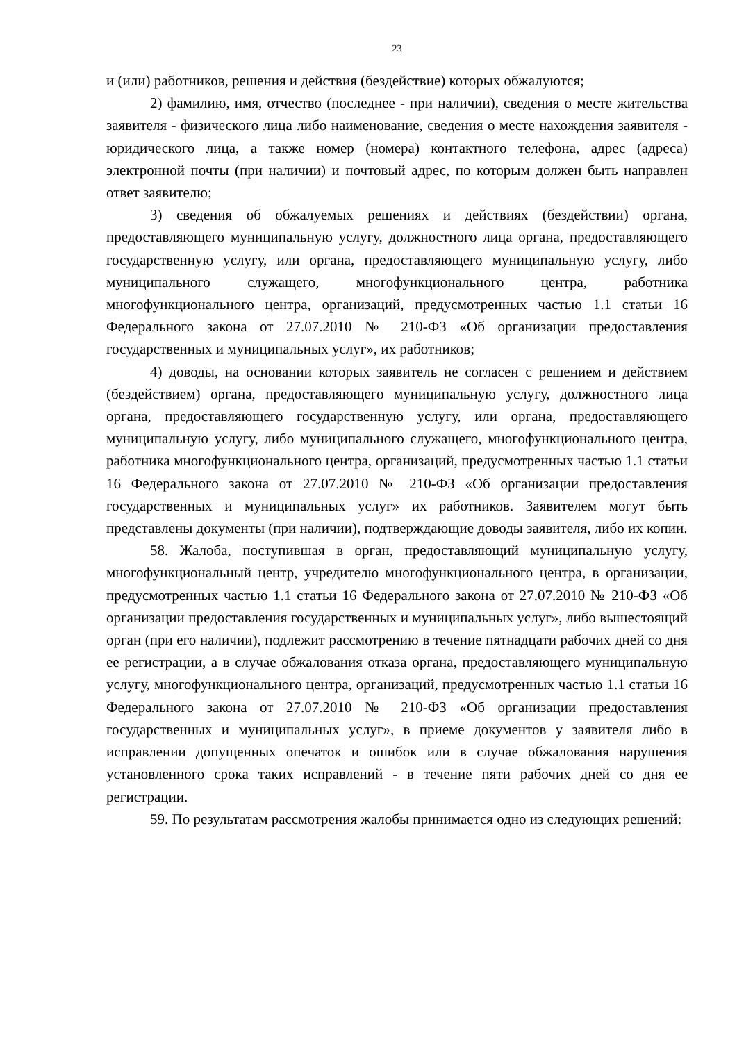23
и (или) работников, решения и действия (бездействие) которых обжалуются;
2) фамилию, имя, отчество (последнее - при наличии), сведения о месте жительства заявителя - физического лица либо наименование, сведения о месте нахождения заявителя - юридического лица, а также номер (номера) контактного телефона, адрес (адреса) электронной почты (при наличии) и почтовый адрес, по которым должен быть направлен ответ заявителю;
3) сведения об обжалуемых решениях и действиях (бездействии) органа, предоставляющего муниципальную услугу, должностного лица органа, предоставляющего государственную услугу, или органа, предоставляющего муниципальную услугу, либо муниципального служащего, многофункционального центра, работника многофункционального центра, организаций, предусмотренных частью 1.1 статьи 16 Федерального закона от 27.07.2010 № 210-ФЗ «Об организации предоставления государственных и муниципальных услуг», их работников;
4) доводы, на основании которых заявитель не согласен с решением и действием (бездействием) органа, предоставляющего муниципальную услугу, должностного лица органа, предоставляющего государственную услугу, или органа, предоставляющего муниципальную услугу, либо муниципального служащего, многофункционального центра, работника многофункционального центра, организаций, предусмотренных частью 1.1 статьи 16 Федерального закона от 27.07.2010 № 210-ФЗ «Об организации предоставления государственных и муниципальных услуг» их работников. Заявителем могут быть представлены документы (при наличии), подтверждающие доводы заявителя, либо их копии.
58. Жалоба, поступившая в орган, предоставляющий муниципальную услугу, многофункциональный центр, учредителю многофункционального центра, в организации, предусмотренных частью 1.1 статьи 16 Федерального закона от 27.07.2010 № 210-ФЗ «Об организации предоставления государственных и муниципальных услуг», либо вышестоящий орган (при его наличии), подлежит рассмотрению в течение пятнадцати рабочих дней со дня ее регистрации, а в случае обжалования отказа органа, предоставляющего муниципальную услугу, многофункционального центра, организаций, предусмотренных частью 1.1 статьи 16 Федерального закона от 27.07.2010 № 210-ФЗ «Об организации предоставления государственных и муниципальных услуг», в приеме документов у заявителя либо в исправлении допущенных опечаток и ошибок или в случае обжалования нарушения установленного срока таких исправлений - в течение пяти рабочих дней со дня ее регистрации.
59. По результатам рассмотрения жалобы принимается одно из следующих решений: